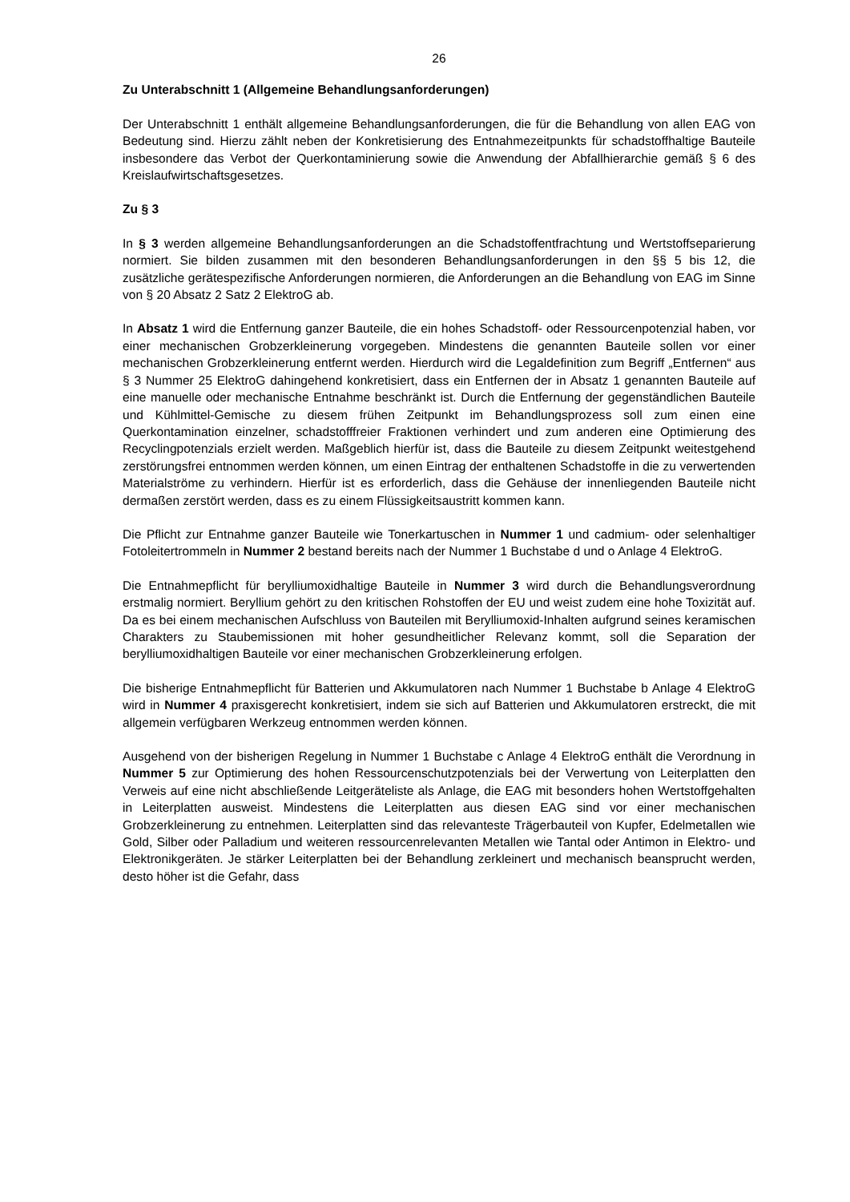26
Zu Unterabschnitt 1 (Allgemeine Behandlungsanforderungen)
Der Unterabschnitt 1 enthält allgemeine Behandlungsanforderungen, die für die Behandlung von allen EAG von Bedeutung sind. Hierzu zählt neben der Konkretisierung des Entnahmezeitpunkts für schadstoffhaltige Bauteile insbesondere das Verbot der Querkontaminierung sowie die Anwendung der Abfallhierarchie gemäß § 6 des Kreislaufwirtschaftsgesetzes.
Zu § 3
In § 3 werden allgemeine Behandlungsanforderungen an die Schadstoffentfrachtung und Wertstoffseparierung normiert. Sie bilden zusammen mit den besonderen Behandlungsanforderungen in den §§ 5 bis 12, die zusätzliche gerätespezifische Anforderungen normieren, die Anforderungen an die Behandlung von EAG im Sinne von § 20 Absatz 2 Satz 2 ElektroG ab.
In Absatz 1 wird die Entfernung ganzer Bauteile, die ein hohes Schadstoff- oder Ressourcenpotenzial haben, vor einer mechanischen Grobzerkleinerung vorgegeben. Mindestens die genannten Bauteile sollen vor einer mechanischen Grobzerkleinerung entfernt werden. Hierdurch wird die Legaldefinition zum Begriff „Entfernen“ aus § 3 Nummer 25 ElektroG dahingehend konkretisiert, dass ein Entfernen der in Absatz 1 genannten Bauteile auf eine manuelle oder mechanische Entnahme beschränkt ist. Durch die Entfernung der gegenständlichen Bauteile und Kühlmittel-Gemische zu diesem frühen Zeitpunkt im Behandlungsprozess soll zum einen eine Querkontamination einzelner, schadstofffreier Fraktionen verhindert und zum anderen eine Optimierung des Recyclingpotenzials erzielt werden. Maßgeblich hierfür ist, dass die Bauteile zu diesem Zeitpunkt weitestgehend zerstörungsfrei entnommen werden können, um einen Eintrag der enthaltenen Schadstoffe in die zu verwertenden Materialströme zu verhindern. Hierfür ist es erforderlich, dass die Gehäuse der innenliegenden Bauteile nicht dermaßen zerstört werden, dass es zu einem Flüssigkeitsaustritt kommen kann.
Die Pflicht zur Entnahme ganzer Bauteile wie Tonerkartuschen in Nummer 1 und cadmium- oder selenhaltiger Fotoleitertrommeln in Nummer 2 bestand bereits nach der Nummer 1 Buchstabe d und o Anlage 4 ElektroG.
Die Entnahmepflicht für berylliumoxidhaltige Bauteile in Nummer 3 wird durch die Behandlungsverordnung erstmalig normiert. Beryllium gehört zu den kritischen Rohstoffen der EU und weist zudem eine hohe Toxizität auf. Da es bei einem mechanischen Aufschluss von Bauteilen mit Berylliumoxid-Inhalten aufgrund seines keramischen Charakters zu Staubemissionen mit hoher gesundheitlicher Relevanz kommt, soll die Separation der berylliumoxidhaltigen Bauteile vor einer mechanischen Grobzerkleinerung erfolgen.
Die bisherige Entnahmepflicht für Batterien und Akkumulatoren nach Nummer 1 Buchstabe b Anlage 4 ElektroG wird in Nummer 4 praxisgerecht konkretisiert, indem sie sich auf Batterien und Akkumulatoren erstreckt, die mit allgemein verfügbaren Werkzeug entnommen werden können.
Ausgehend von der bisherigen Regelung in Nummer 1 Buchstabe c Anlage 4 ElektroG enthält die Verordnung in Nummer 5 zur Optimierung des hohen Ressourcenschutzpotenzials bei der Verwertung von Leiterplatten den Verweis auf eine nicht abschließende Leitgeräteliste als Anlage, die EAG mit besonders hohen Wertstoffgehalten in Leiterplatten ausweist. Mindestens die Leiterplatten aus diesen EAG sind vor einer mechanischen Grobzerkleinerung zu entnehmen. Leiterplatten sind das relevanteste Trägerbauteil von Kupfer, Edelmetallen wie Gold, Silber oder Palladium und weiteren ressourcenrelevanten Metallen wie Tantal oder Antimon in Elektro- und Elektronikgeräten. Je stärker Leiterplatten bei der Behandlung zerkleinert und mechanisch beansprucht werden, desto höher ist die Gefahr, dass